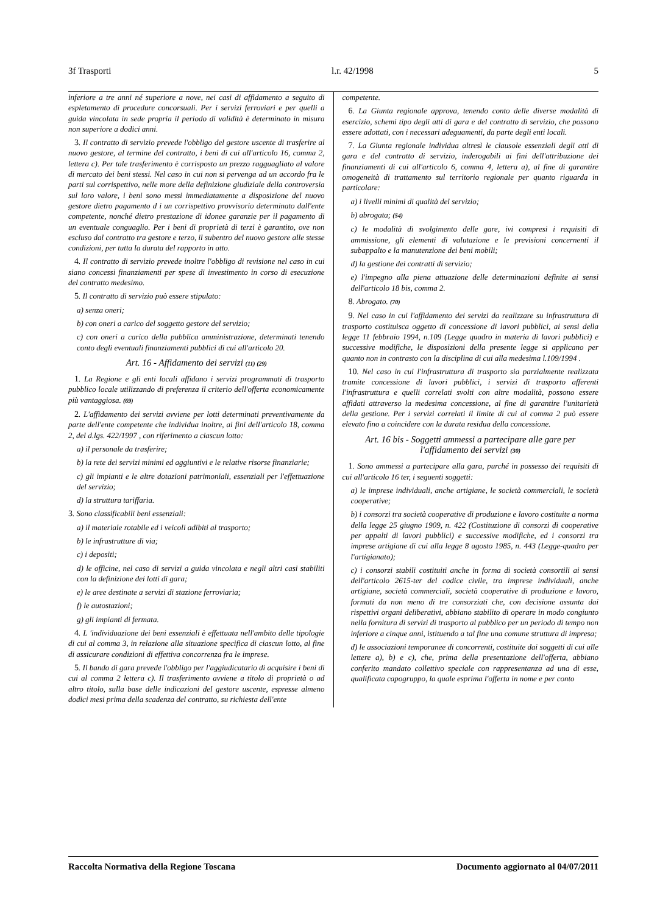3f Trasporti l.r. 42/1998 5
inferiore a tre anni né superiore a nove, nei casi di affidamento a seguito di espletamento di procedure concorsuali. Per i servizi ferroviari e per quelli a guida vincolata in sede propria il periodo di validità è determinato in misura non superiore a dodici anni.
3. Il contratto di servizio prevede l'obbligo del gestore uscente di trasferire al nuovo gestore, al termine del contratto, i beni di cui all'articolo 16, comma 2, lettera c). Per tale trasferimento è corrisposto un prezzo ragguagliato al valore di mercato dei beni stessi. Nel caso in cui non si pervenga ad un accordo fra le parti sul corrispettivo, nelle more della definizione giudiziale della controversia sul loro valore, i beni sono messi immediatamente a disposizione del nuovo gestore dietro pagamento d i un corrispettivo provvisorio determinato dall'ente competente, nonché dietro prestazione di idonee garanzie per il pagamento di un eventuale conguaglio. Per i beni di proprietà di terzi è garantito, ove non escluso dal contratto tra gestore e terzo, il subentro del nuovo gestore alle stesse condizioni, per tutta la durata del rapporto in atto.
4. Il contratto di servizio prevede inoltre l'obbligo di revisione nel caso in cui siano concessi finanziamenti per spese di investimento in corso di esecuzione del contratto medesimo.
5. Il contratto di servizio può essere stipulato:
a) senza oneri;
b) con oneri a carico del soggetto gestore del servizio;
c) con oneri a carico della pubblica amministrazione, determinati tenendo conto degli eventuali finanziamenti pubblici di cui all'articolo 20.
Art. 16 - Affidamento dei servizi (11) (29)
1. La Regione e gli enti locali affidano i servizi programmati di trasporto pubblico locale utilizzando di preferenza il criterio dell'offerta economicamente più vantaggiosa. (69)
2. L'affidamento dei servizi avviene per lotti determinati preventivamente da parte dell'ente competente che individua inoltre, ai fini dell'articolo 18, comma 2, del d.lgs. 422/1997 , con riferimento a ciascun lotto:
a) il personale da trasferire;
b) la rete dei servizi minimi ed aggiuntivi e le relative risorse finanziarie;
c) gli impianti e le altre dotazioni patrimoniali, essenziali per l'effettuazione del servizio;
d) la struttura tariffaria.
3. Sono classificabili beni essenziali:
a) il materiale rotabile ed i veicoli adibiti al trasporto;
b) le infrastrutture di via;
c) i depositi;
d) le officine, nel caso di servizi a guida vincolata e negli altri casi stabiliti con la definizione dei lotti di gara;
e) le aree destinate a servizi di stazione ferroviaria;
f) le autostazioni;
g) gli impianti di fermata.
4. L 'individuazione dei beni essenziali è effettuata nell'ambito delle tipologie di cui al comma 3, in relazione alla situazione specifica di ciascun lotto, al fine di assicurare condizioni di effettiva concorrenza fra le imprese.
5. Il bando di gara prevede l'obbligo per l'aggiudicatario di acquisire i beni di cui al comma 2 lettera c). Il trasferimento avviene a titolo di proprietà o ad altro titolo, sulla base delle indicazioni del gestore uscente, espresse almeno dodici mesi prima della scadenza del contratto, su richiesta dell'ente
competente.
6. La Giunta regionale approva, tenendo conto delle diverse modalità di esercizio, schemi tipo degli atti di gara e del contratto di servizio, che possono essere adottati, con i necessari adeguamenti, da parte degli enti locali.
7. La Giunta regionale individua altresì le clausole essenziali degli atti di gara e del contratto di servizio, inderogabili ai fini dell'attribuzione dei finanziamenti di cui all'articolo 6, comma 4, lettera a), al fine di garantire omogeneità di trattamento sul territorio regionale per quanto riguarda in particolare:
a) i livelli minimi di qualità del servizio;
b) abrogata; (54)
c) le modalità di svolgimento delle gare, ivi compresi i requisiti di ammissione, gli elementi di valutazione e le previsioni concernenti il subappalto e la manutenzione dei beni mobili;
d) la gestione dei contratti di servizio;
e) l'impegno alla piena attuazione delle determinazioni definite ai sensi dell'articolo 18 bis, comma 2.
8. Abrogato. (70)
9. Nel caso in cui l'affidamento dei servizi da realizzare su infrastruttura di trasporto costituisca oggetto di concessione di lavori pubblici, ai sensi della legge 11 febbraio 1994, n.109 (Legge quadro in materia di lavori pubblici) e successive modifiche, le disposizioni della presente legge si applicano per quanto non in contrasto con la disciplina di cui alla medesima l.109/1994 .
10. Nel caso in cui l'infrastruttura di trasporto sia parzialmente realizzata tramite concessione di lavori pubblici, i servizi di trasporto afferenti l'infrastruttura e quelli correlati svolti con altre modalità, possono essere affidati attraverso la medesima concessione, al fine di garantire l'unitarietà della gestione. Per i servizi correlati il limite di cui al comma 2 può essere elevato fino a coincidere con la durata residua della concessione.
Art. 16 bis - Soggetti ammessi a partecipare alle gare per l'affidamento dei servizi (30)
1. Sono ammessi a partecipare alla gara, purché in possesso dei requisiti di cui all'articolo 16 ter, i seguenti soggetti:
a) le imprese individuali, anche artigiane, le società commerciali, le società cooperative;
b) i consorzi tra società cooperative di produzione e lavoro costituite a norma della legge 25 giugno 1909, n. 422 (Costituzione di consorzi di cooperative per appalti di lavori pubblici) e successive modifiche, ed i consorzi tra imprese artigiane di cui alla legge 8 agosto 1985, n. 443 (Legge-quadro per l'artigianato);
c) i consorzi stabili costituiti anche in forma di società consortili ai sensi dell'articolo 2615-ter del codice civile, tra imprese individuali, anche artigiane, società commerciali, società cooperative di produzione e lavoro, formati da non meno di tre consorziati che, con decisione assunta dai rispettivi organi deliberativi, abbiano stabilito di operare in modo congiunto nella fornitura di servizi di trasporto al pubblico per un periodo di tempo non inferiore a cinque anni, istituendo a tal fine una comune struttura di impresa;
d) le associazioni temporanee di concorrenti, costituite dai soggetti di cui alle lettere a), b) e c), che, prima della presentazione dell'offerta, abbiano conferito mandato collettivo speciale con rappresentanza ad una di esse, qualificata capogruppo, la quale esprima l'offerta in nome e per conto
Raccolta Normativa della Regione Toscana Documento aggiornato al 04/07/2011